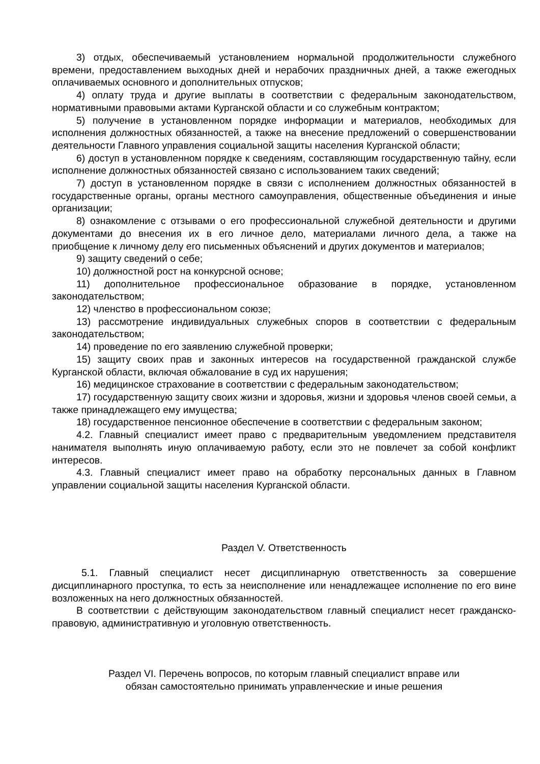3) отдых, обеспечиваемый установлением нормальной продолжительности служебного времени, предоставлением выходных дней и нерабочих праздничных дней, а также ежегодных оплачиваемых основного и дополнительных отпусков;
4) оплату труда и другие выплаты в соответствии с федеральным законодательством, нормативными правовыми актами Курганской области и со служебным контрактом;
5) получение в установленном порядке информации и материалов, необходимых для исполнения должностных обязанностей, а также на внесение предложений о совершенствовании деятельности Главного управления социальной защиты населения Курганской области;
6) доступ в установленном порядке к сведениям, составляющим государственную тайну, если исполнение должностных обязанностей связано с использованием таких сведений;
7) доступ в установленном порядке в связи с исполнением должностных обязанностей в государственные органы, органы местного самоуправления, общественные объединения и иные организации;
8) ознакомление с отзывами о его профессиональной служебной деятельности и другими документами до внесения их в его личное дело, материалами личного дела, а также на приобщение к личному делу его письменных объяснений и других документов и материалов;
9) защиту сведений о себе;
10) должностной рост на конкурсной основе;
11) дополнительное профессиональное образование в порядке, установленном законодательством;
12) членство в профессиональном союзе;
13) рассмотрение индивидуальных служебных споров в соответствии с федеральным законодательством;
14) проведение по его заявлению служебной проверки;
15) защиту своих прав и законных интересов на государственной гражданской службе Курганской области, включая обжалование в суд их нарушения;
16) медицинское страхование в соответствии с федеральным законодательством;
17) государственную защиту своих жизни и здоровья, жизни и здоровья членов своей семьи, а также принадлежащего ему имущества;
18) государственное пенсионное обеспечение в соответствии с федеральным законом;
4.2. Главный специалист имеет право с предварительным уведомлением представителя нанимателя выполнять иную оплачиваемую работу, если это не повлечет за собой конфликт интересов.
4.3. Главный специалист имеет право на обработку персональных данных в Главном управлении социальной защиты населения Курганской области.
Раздел V. Ответственность
5.1. Главный специалист несет дисциплинарную ответственность за совершение дисциплинарного проступка, то есть за неисполнение или ненадлежащее исполнение по его вине возложенных на него должностных обязанностей.
В соответствии с действующим законодательством главный специалист несет гражданско-правовую, административную и уголовную ответственность.
Раздел VI. Перечень вопросов, по которым главный специалист вправе или
обязан самостоятельно принимать управленческие и иные решения